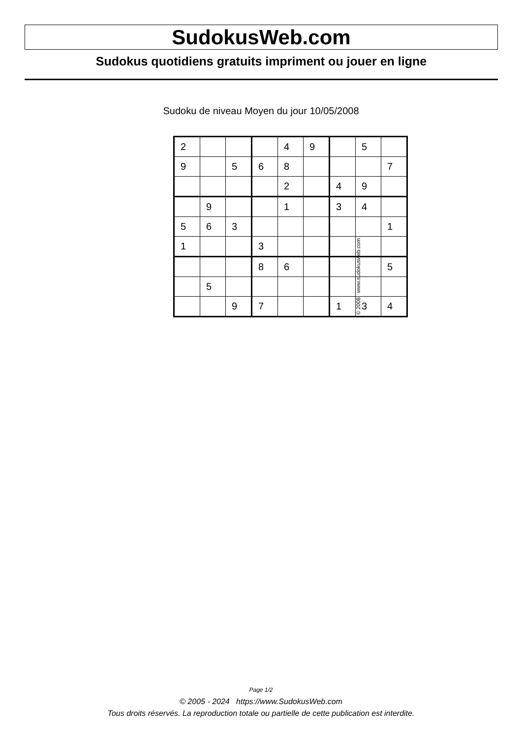SudokusWeb.com
Sudokus quotidiens gratuits impriment ou jouer en ligne
Sudoku de niveau Moyen du jour 10/05/2008
| 2 | | | | 4 | 9 | | 5 | |
| 9 | | 5 | 6 | 8 | | | | 7 |
| | | | | 2 | | 4 | 9 | |
| | 9 | | | 1 | | 3 | 4 | |
| 5 | 6 | 3 | | | | | | 1 |
| 1 | | | 3 | | | | | |
| | | | 8 | 6 | | | | 5 |
| | 5 | | | | | | | |
| | | 9 | 7 | | | 1 | 3 | 4 |
© 2008 www.sudokusweb.com
Page 1/2
© 2005 - 2024 https://www.SudokusWeb.com
Tous droits réservés. La reproduction totale ou partielle de cette publication est interdite.